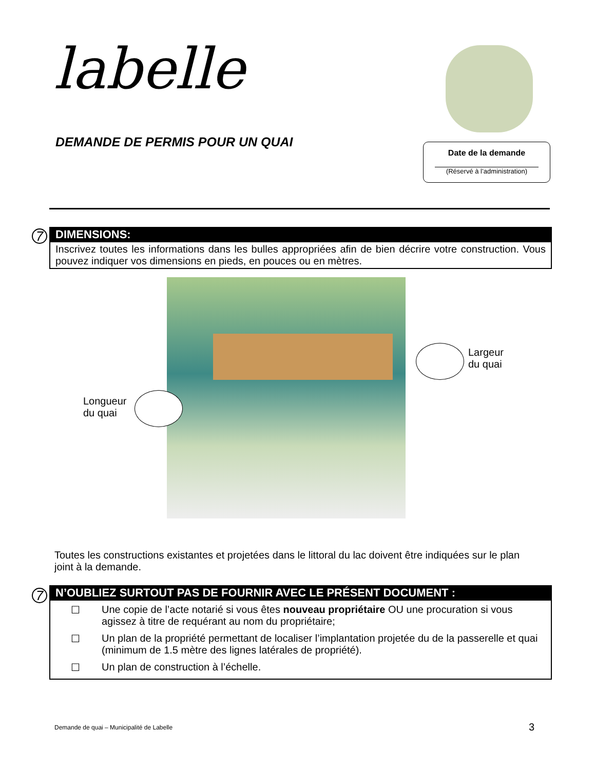labelle
DEMANDE DE PERMIS POUR UN QUAI
Date de la demande
(Réservé à l’administration)
7
DIMENSIONS:
Inscrivez toutes les informations dans les bulles appropriées afin de bien décrire votre construction. Vous pouvez indiquer vos dimensions en pieds, en pouces ou en mètres.
Largeur
du quai
Longueur
du quai
Toutes les constructions existantes et projetées dans le littoral du lac doivent être indiquées sur le plan joint à la demande.
7
N’OUBLIEZ SURTOUT PAS DE FOURNIR AVEC LE PRÉSENT DOCUMENT :
☐ Une copie de l’acte notarié si vous êtes nouveau propriétaire OU une procuration si vous agissez à titre de requérant au nom du propriétaire;
☐ Un plan de la propriété permettant de localiser l’implantation projetée du de la passerelle et quai (minimum de 1.5 mètre des lignes latérales de propriété).
☐ Un plan de construction à l’échelle.
Demande de quai – Municipalité de Labelle
3